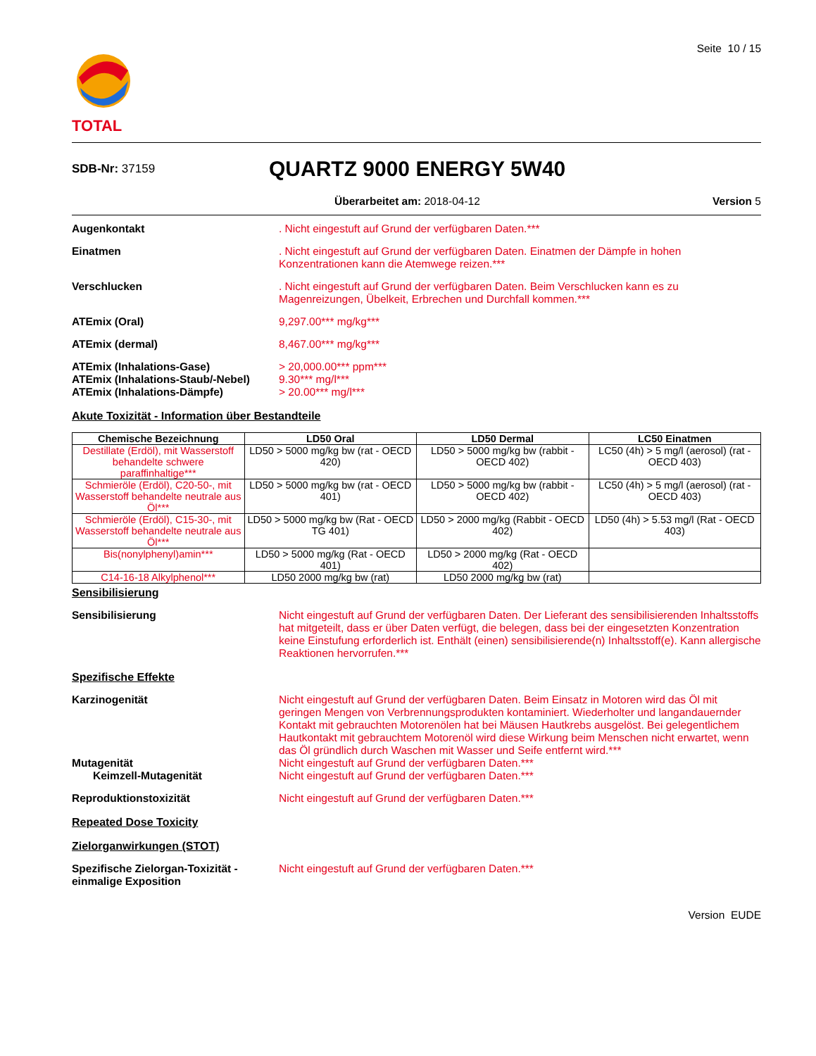TOTAL
Seite 10 / 15
SDB-Nr: 37159
QUARTZ 9000 ENERGY 5W40
Überarbeitet am: 2018-04-12 Version 5
Augenkontakt . Nicht eingestuft auf Grund der verfügbaren Daten.***
Einatmen . Nicht eingestuft auf Grund der verfügbaren Daten. Einatmen der Dämpfe in hohen Konzentrationen kann die Atemwege reizen.***
Verschlucken . Nicht eingestuft auf Grund der verfügbaren Daten. Beim Verschlucken kann es zu Magenreizungen, Übelkeit, Erbrechen und Durchfall kommen.***
ATEmix (Oral) 9,297.00*** mg/kg***
ATEmix (dermal) 8,467.00*** mg/kg***
ATEmix (Inhalations-Gase)
ATEmix (Inhalations-Staub/-Nebel)
ATEmix (Inhalations-Dämpfe)
> 20,000.00*** ppm***
9.30*** mg/l***
> 20.00*** mg/l***
Akute Toxizität - Information über Bestandteile
| Chemische Bezeichnung | LD50 Oral | LD50 Dermal | LC50 Einatmen |
| --- | --- | --- | --- |
| Destillate (Erdöl), mit Wasserstoff behandelte schwere paraffinhaltige*** | LD50 > 5000 mg/kg bw (rat - OECD 420) | LD50 > 5000 mg/kg bw (rabbit - OECD 402) | LC50 (4h) > 5 mg/l (aerosol) (rat - OECD 403) |
| Schmieröle (Erdöl), C20-50-, mit Wasserstoff behandelte neutrale aus Öl*** | LD50 > 5000 mg/kg bw (rat - OECD 401) | LD50 > 5000 mg/kg bw (rabbit - OECD 402) | LC50 (4h) > 5 mg/l (aerosol) (rat - OECD 403) |
| Schmieröle (Erdöl), C15-30-, mit Wasserstoff behandelte neutrale aus Öl*** | LD50 > 5000 mg/kg bw (Rat - OECD TG 401) | LD50 > 2000 mg/kg (Rabbit - OECD 402) | LD50 (4h) > 5.53 mg/l (Rat - OECD 403) |
| Bis(nonylphenyl)amin*** | LD50 > 5000 mg/kg (Rat - OECD 401) | LD50 > 2000 mg/kg (Rat - OECD 402) | |
| C14-16-18 Alkylphenol*** | LD50 2000 mg/kg bw (rat) | LD50 2000 mg/kg bw (rat) | |
Sensibilisierung
Sensibilisierung Nicht eingestuft auf Grund der verfügbaren Daten. Der Lieferant des sensibilisierenden Inhaltsstoffs hat mitgeteilt, dass er über Daten verfügt, die belegen, dass bei der eingesetzten Konzentration keine Einstufung erforderlich ist. Enthält (einen) sensibilisierende(n) Inhaltsstoff(e). Kann allergische Reaktionen hervorrufen.***
Spezifische Effekte
Karzinogenität Nicht eingestuft auf Grund der verfügbaren Daten. Beim Einsatz in Motoren wird das Öl mit geringen Mengen von Verbrennungsprodukten kontaminiert. Wiederholter und langandauernder Kontakt mit gebrauchten Motorenölen hat bei Mäusen Hautkrebs ausgelöst. Bei gelegentlichem Hautkontakt mit gebrauchtem Motorenöl wird diese Wirkung beim Menschen nicht erwartet, wenn das Öl gründlich durch Waschen mit Wasser und Seife entfernt wird.***
Mutagenität
Keimzell-Mutagenität
Nicht eingestuft auf Grund der verfügbaren Daten.***
Nicht eingestuft auf Grund der verfügbaren Daten.***
Reproduktionstoxizität Nicht eingestuft auf Grund der verfügbaren Daten.***
Repeated Dose Toxicity
Zielorganwirkungen (STOT)
Spezifische Zielorgan-Toxizität -einmalige Exposition
Nicht eingestuft auf Grund der verfügbaren Daten.***
Version EUDE